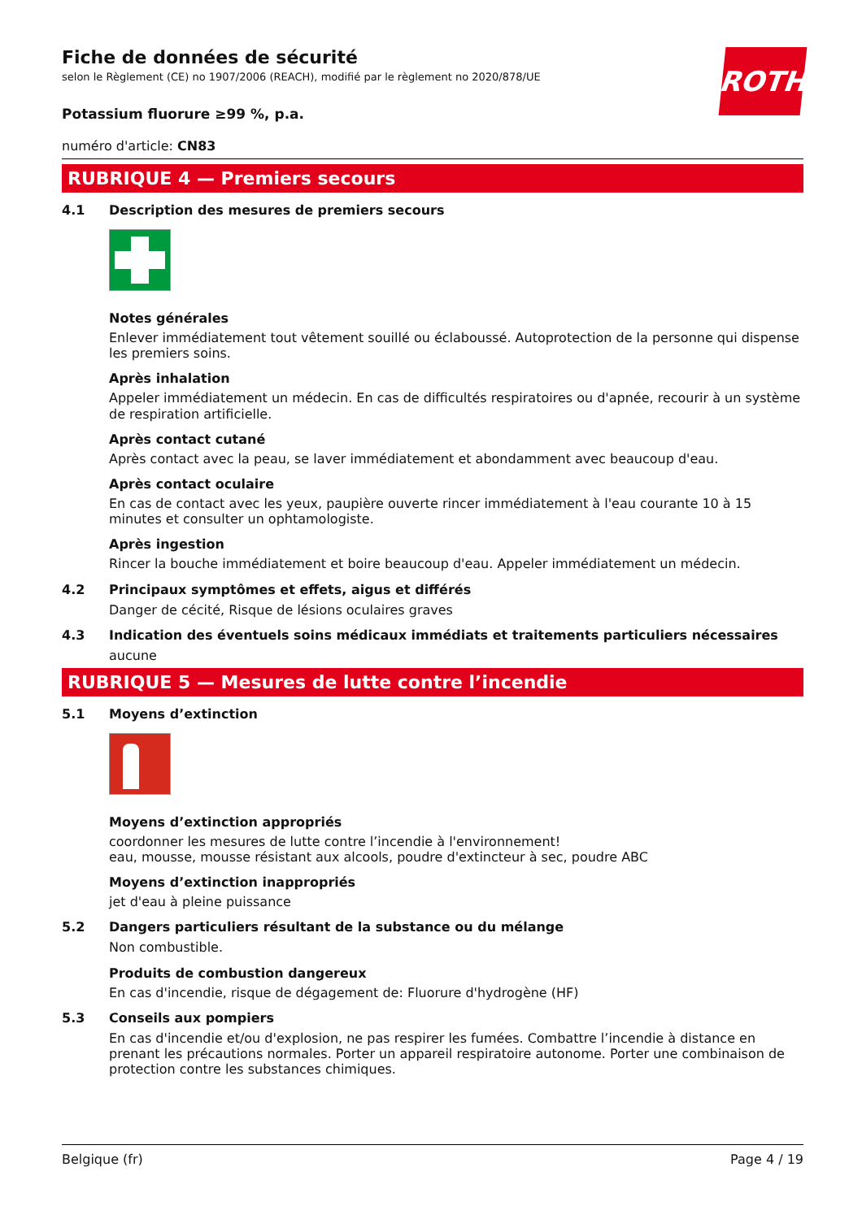ROTH
Fiche de données de sécurité
selon le Règlement (CE) no 1907/2006 (REACH), modifié par le règlement no 2020/878/UE
Potassium fluorure ≥99 %, p.a.
numéro d'article: CN83
RUBRIQUE 4 — Premiers secours
4.1 Description des mesures de premiers secours
Notes générales
Enlever immédiatement tout vêtement souillé ou éclaboussé. Autoprotection de la personne qui dispense les premiers soins.
Après inhalation
Appeler immédiatement un médecin. En cas de difficultés respiratoires ou d'apnée, recourir à un système de respiration artificielle.
Après contact cutané
Après contact avec la peau, se laver immédiatement et abondamment avec beaucoup d'eau.
Après contact oculaire
En cas de contact avec les yeux, paupière ouverte rincer immédiatement à l'eau courante 10 à 15 minutes et consulter un ophtamologiste.
Après ingestion
Rincer la bouche immédiatement et boire beaucoup d'eau. Appeler immédiatement un médecin.
4.2 Principaux symptômes et effets, aigus et différés
Danger de cécité, Risque de lésions oculaires graves
4.3 Indication des éventuels soins médicaux immédiats et traitements particuliers nécessaires
aucune
RUBRIQUE 5 — Mesures de lutte contre l’incendie
5.1 Moyens d’extinction
Moyens d’extinction appropriés
coordonner les mesures de lutte contre l’incendie à l'environnement!
eau, mousse, mousse résistant aux alcools, poudre d'extincteur à sec, poudre ABC
Moyens d’extinction inappropriés
jet d'eau à pleine puissance
5.2 Dangers particuliers résultant de la substance ou du mélange
Non combustible.
Produits de combustion dangereux
En cas d'incendie, risque de dégagement de: Fluorure d'hydrogène (HF)
5.3 Conseils aux pompiers
En cas d'incendie et/ou d'explosion, ne pas respirer les fumées. Combattre l’incendie à distance en prenant les précautions normales. Porter un appareil respiratoire autonome. Porter une combinaison de protection contre les substances chimiques.
Belgique (fr) Page 4 / 19